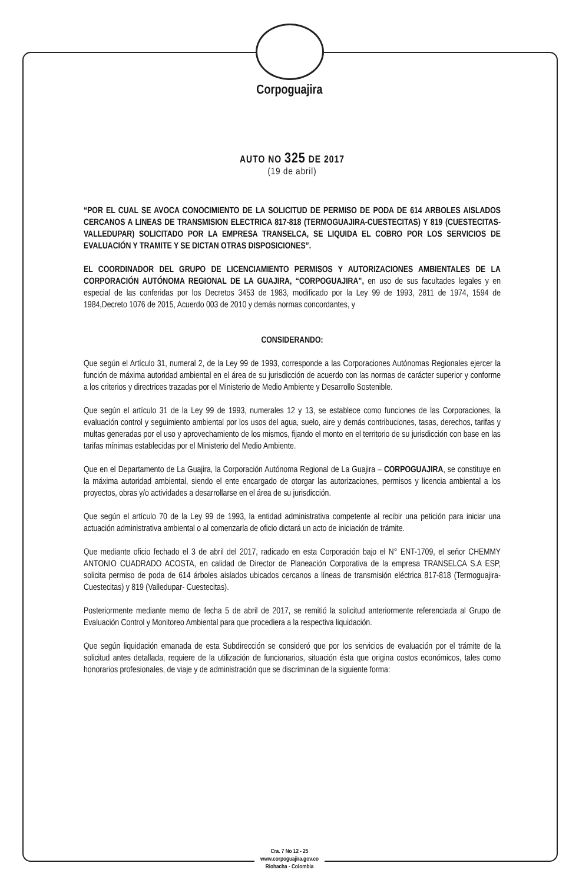Corpoguajira
AUTO NO 325 DE 2017
(19 de abril)
“POR EL CUAL SE AVOCA CONOCIMIENTO DE LA SOLICITUD DE PERMISO DE PODA DE 614 ARBOLES AISLADOS CERCANOS A LINEAS DE TRANSMISION ELECTRICA 817-818 (TERMOGUAJIRA-CUESTECITAS) Y 819 (CUESTECITAS- VALLEDUPAR) SOLICITADO POR LA EMPRESA TRANSELCA, SE LIQUIDA EL COBRO POR LOS SERVICIOS DE EVALUACIÓN Y TRAMITE Y SE DICTAN OTRAS DISPOSICIONES”.
EL COORDINADOR DEL GRUPO DE LICENCIAMIENTO PERMISOS Y AUTORIZACIONES AMBIENTALES DE LA CORPORACIÓN AUTÓNOMA REGIONAL DE LA GUAJIRA, “CORPOGUAJIRA”, en uso de sus facultades legales y en especial de las conferidas por los Decretos 3453 de 1983, modificado por la Ley 99 de 1993, 2811 de 1974, 1594 de 1984,Decreto 1076 de 2015, Acuerdo 003 de 2010 y demás normas concordantes, y
CONSIDERANDO:
Que según el Artículo 31, numeral 2, de la Ley 99 de 1993, corresponde a las Corporaciones Autónomas Regionales ejercer la función de máxima autoridad ambiental en el área de su jurisdicción de acuerdo con las normas de carácter superior y conforme a los criterios y directrices trazadas por el Ministerio de Medio Ambiente y Desarrollo Sostenible.
Que según el artículo 31 de la Ley 99 de 1993, numerales 12 y 13, se establece como funciones de las Corporaciones, la evaluación control y seguimiento ambiental por los usos del agua, suelo, aire y demás contribuciones, tasas, derechos, tarifas y multas generadas por el uso y aprovechamiento de los mismos, fijando el monto en el territorio de su jurisdicción con base en las tarifas mínimas establecidas por el Ministerio del Medio Ambiente.
Que en el Departamento de La Guajira, la Corporación Autónoma Regional de La Guajira – CORPOGUAJIRA, se constituye en la máxima autoridad ambiental, siendo el ente encargado de otorgar las autorizaciones, permisos y licencia ambiental a los proyectos, obras y/o actividades a desarrollarse en el área de su jurisdicción.
Que según el artículo 70 de la Ley 99 de 1993, la entidad administrativa competente al recibir una petición para iniciar una actuación administrativa ambiental o al comenzarla de oficio dictará un acto de iniciación de trámite.
Que mediante oficio fechado el 3 de abril del 2017, radicado en esta Corporación bajo el N° ENT-1709, el señor CHEMMY ANTONIO CUADRADO ACOSTA, en calidad de Director de Planeación Corporativa de la empresa TRANSELCA S.A ESP, solicita permiso de poda de 614 árboles aislados ubicados cercanos a líneas de transmisión eléctrica 817-818 (Termoguajira-Cuestecitas) y 819 (Valledupar- Cuestecitas).
Posteriormente mediante memo de fecha 5 de abril de 2017, se remitió la solicitud anteriormente referenciada al Grupo de Evaluación Control y Monitoreo Ambiental para que procediera a la respectiva liquidación.
Que según liquidación emanada de esta Subdirección se consideró que por los servicios de evaluación por el trámite de la solicitud antes detallada, requiere de la utilización de funcionarios, situación ésta que origina costos económicos, tales como honorarios profesionales, de viaje y de administración que se discriminan de la siguiente forma:
Cra. 7 No 12 - 25
www.corpoguajira.gov.co
Riohacha - Colombia